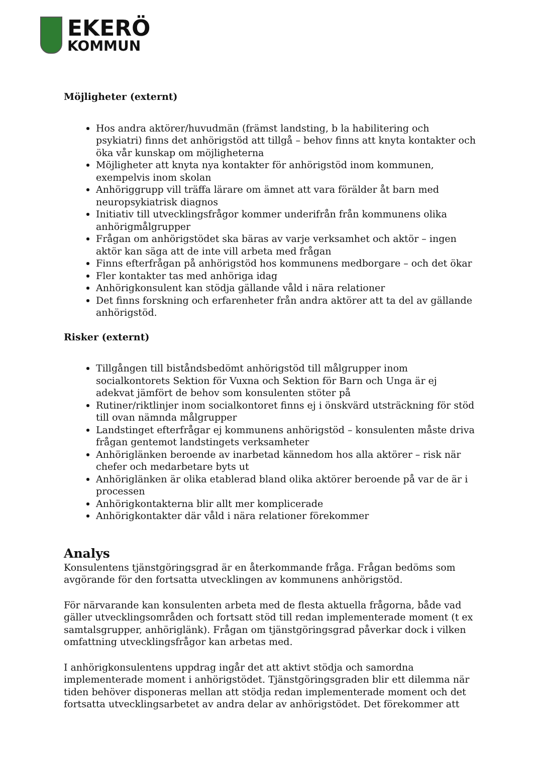EKERÖ
KOMMUN
Möjligheter (externt)
Hos andra aktörer/huvudmän (främst landsting, b la habilitering och psykiatri) finns det anhörigstöd att tillgå – behov finns att knyta kontakter och öka vår kunskap om möjligheterna
Möjligheter att knyta nya kontakter för anhörigstöd inom kommunen, exempelvis inom skolan
Anhöriggrupp vill träffa lärare om ämnet att vara förälder åt barn med neuropsykiatrisk diagnos
Initiativ till utvecklingsfrågor kommer underifrån från kommunens olika anhörigmålgrupper
Frågan om anhörigstödet ska bäras av varje verksamhet och aktör – ingen aktör kan säga att de inte vill arbeta med frågan
Finns efterfrågan på anhörigstöd hos kommunens medborgare – och det ökar
Fler kontakter tas med anhöriga idag
Anhörigkonsulent kan stödja gällande våld i nära relationer
Det finns forskning och erfarenheter från andra aktörer att ta del av gällande anhörigstöd.
Risker (externt)
Tillgången till biståndsbedömt anhörigstöd till målgrupper inom socialkontorets Sektion för Vuxna och Sektion för Barn och Unga är ej adekvat jämfört de behov som konsulenten stöter på
Rutiner/riktlinjer inom socialkontoret finns ej i önskvärd utsträckning för stöd till ovan nämnda målgrupper
Landstinget efterfrågar ej kommunens anhörigstöd – konsulenten måste driva frågan gentemot landstingets verksamheter
Anhöriglänken beroende av inarbetad kännedom hos alla aktörer – risk när chefer och medarbetare byts ut
Anhöriglänken är olika etablerad bland olika aktörer beroende på var de är i processen
Anhörigkontakterna blir allt mer komplicerade
Anhörigkontakter där våld i nära relationer förekommer
Analys
Konsulentens tjänstgöringsgrad är en återkommande fråga. Frågan bedöms som avgörande för den fortsatta utvecklingen av kommunens anhörigstöd.
För närvarande kan konsulenten arbeta med de flesta aktuella frågorna, både vad gäller utvecklingsområden och fortsatt stöd till redan implementerade moment (t ex samtalsgrupper, anhöriglänk). Frågan om tjänstgöringsgrad påverkar dock i vilken omfattning utvecklingsfrågor kan arbetas med.
I anhörigkonsulentens uppdrag ingår det att aktivt stödja och samordna implementerade moment i anhörigstödet. Tjänstgöringsgraden blir ett dilemma när tiden behöver disponeras mellan att stödja redan implementerade moment och det fortsatta utvecklingsarbetet av andra delar av anhörigstödet. Det förekommer att